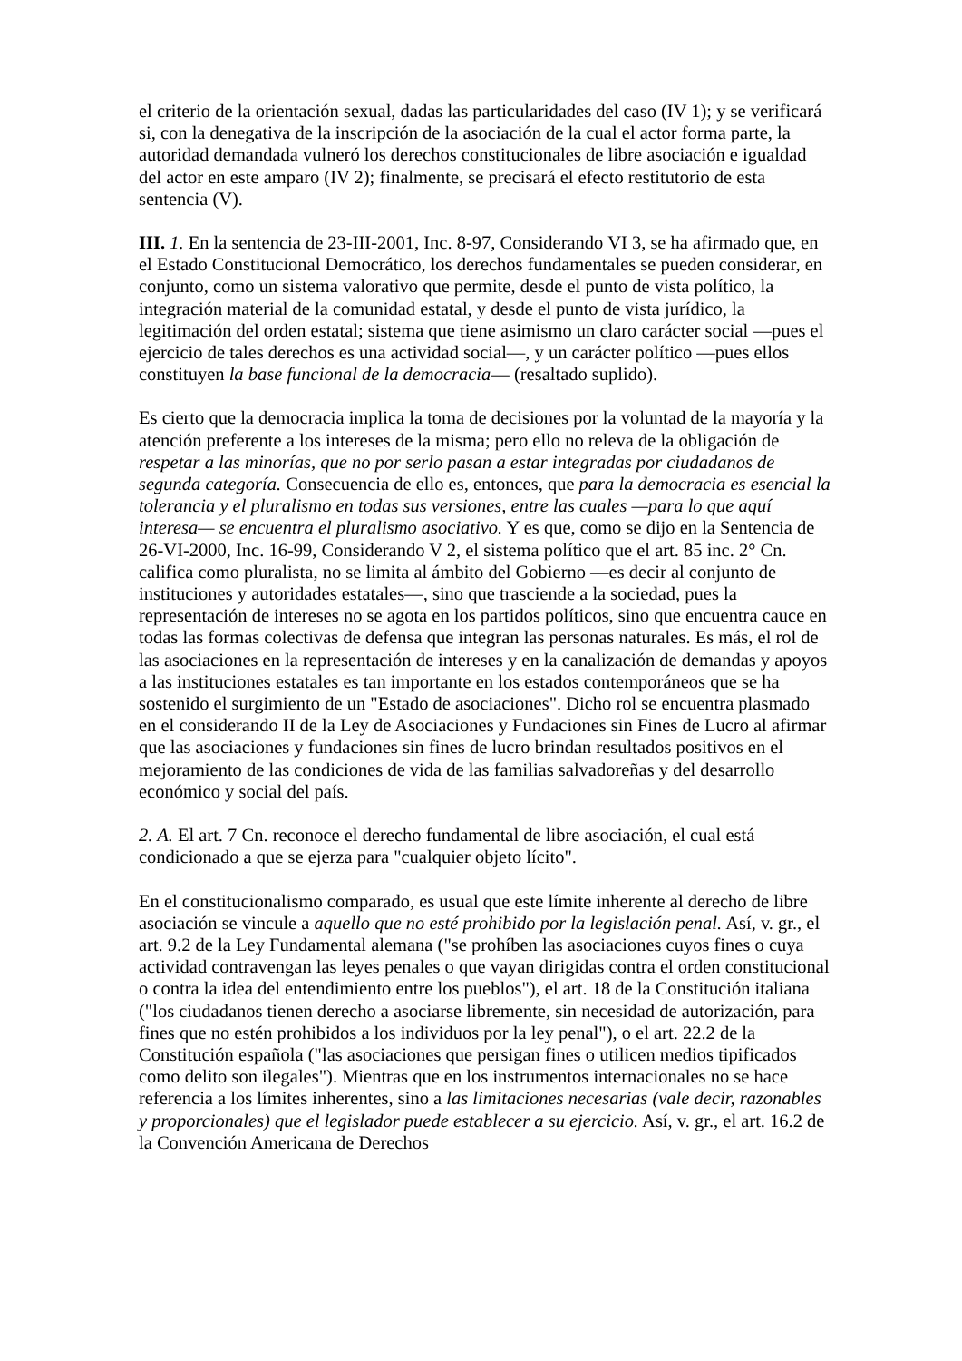el criterio de la orientación sexual, dadas las particularidades del caso (IV 1); y se verificará si, con la denegativa de la inscripción de la asociación de la cual el actor forma parte, la autoridad demandada vulneró los derechos constitucionales de libre asociación e igualdad del actor en este amparo (IV 2); finalmente, se precisará el efecto restitutorio de esta sentencia (V).
III. 1. En la sentencia de 23-III-2001, Inc. 8-97, Considerando VI 3, se ha afirmado que, en el Estado Constitucional Democrático, los derechos fundamentales se pueden considerar, en conjunto, como un sistema valorativo que permite, desde el punto de vista político, la integración material de la comunidad estatal, y desde el punto de vista jurídico, la legitimación del orden estatal; sistema que tiene asimismo un claro carácter social —pues el ejercicio de tales derechos es una actividad social—, y un carácter político —pues ellos constituyen la base funcional de la democracia— (resaltado suplido).
Es cierto que la democracia implica la toma de decisiones por la voluntad de la mayoría y la atención preferente a los intereses de la misma; pero ello no releva de la obligación de respetar a las minorías, que no por serlo pasan a estar integradas por ciudadanos de segunda categoría. Consecuencia de ello es, entonces, que para la democracia es esencial la tolerancia y el pluralismo en todas sus versiones, entre las cuales —para lo que aquí interesa— se encuentra el pluralismo asociativo. Y es que, como se dijo en la Sentencia de 26-VI-2000, Inc. 16-99, Considerando V 2, el sistema político que el art. 85 inc. 2° Cn. califica como pluralista, no se limita al ámbito del Gobierno —es decir al conjunto de instituciones y autoridades estatales—, sino que trasciende a la sociedad, pues la representación de intereses no se agota en los partidos políticos, sino que encuentra cauce en todas las formas colectivas de defensa que integran las personas naturales. Es más, el rol de las asociaciones en la representación de intereses y en la canalización de demandas y apoyos a las instituciones estatales es tan importante en los estados contemporáneos que se ha sostenido el surgimiento de un "Estado de asociaciones". Dicho rol se encuentra plasmado en el considerando II de la Ley de Asociaciones y Fundaciones sin Fines de Lucro al afirmar que las asociaciones y fundaciones sin fines de lucro brindan resultados positivos en el mejoramiento de las condiciones de vida de las familias salvadoreñas y del desarrollo económico y social del país.
2. A. El art. 7 Cn. reconoce el derecho fundamental de libre asociación, el cual está condicionado a que se ejerza para "cualquier objeto lícito".
En el constitucionalismo comparado, es usual que este límite inherente al derecho de libre asociación se vincule a aquello que no esté prohibido por la legislación penal. Así, v. gr., el art. 9.2 de la Ley Fundamental alemana ("se prohíben las asociaciones cuyos fines o cuya actividad contravengan las leyes penales o que vayan dirigidas contra el orden constitucional o contra la idea del entendimiento entre los pueblos"), el art. 18 de la Constitución italiana ("los ciudadanos tienen derecho a asociarse libremente, sin necesidad de autorización, para fines que no estén prohibidos a los individuos por la ley penal"), o el art. 22.2 de la Constitución española ("las asociaciones que persigan fines o utilicen medios tipificados como delito son ilegales"). Mientras que en los instrumentos internacionales no se hace referencia a los límites inherentes, sino a las limitaciones necesarias (vale decir, razonables y proporcionales) que el legislador puede establecer a su ejercicio. Así, v. gr., el art. 16.2 de la Convención Americana de Derechos